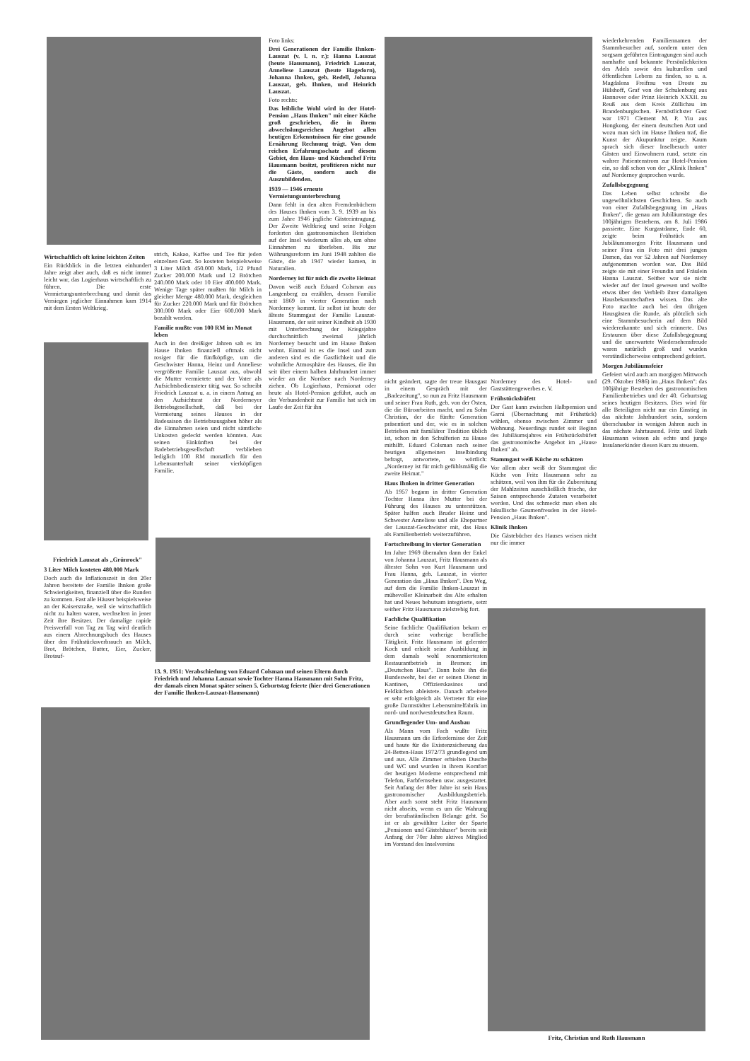Foto links:
Drei Generationen der Familie Ihnken-Lauszat (v. l. n. r.): Hanna Lauszat (heute Hausmann), Friedrich Lauszat, Anneliese Lauszat (heute Hagedorn), Johanna Ihnken, geb. Redell, Johanna Lauszat, geb. Ihnken, und Heinrich Lauszat.
Foto rechts:
Das leibliche Wohl wird in der Hotel-Pension „Haus Ihnken" mit einer Küche groß geschrieben, die in ihrem abwechslungsreichen Angebot allen heutigen Erkenntnissen für eine gesunde Ernährung Rechnung trägt. Von dem reichen Erfahrungsschatz auf diesem Gebiet, den Haus- und Küchenchef Fritz Hausmann besitzt, profitieren nicht nur die Gäste, sondern auch die Auszubildenden.
1939 — 1946 erneute Vermietungsunterbrechung
Dann fehlt in den alten Fremdenbüchern des Hauses Ihnken vom 3. 9. 1939 an bis zum Jahre 1946 jegliche Gästeeintragung. Der Zweite Weltkrieg und seine Folgen forderten den gastronomischen Betrieben auf der Insel wiederum alles ab, um ohne Einnahmen zu überleben. Bis zur Währungsreform im Juni 1948 zahlten die Gäste, die ab 1947 wieder kamen, in Naturalien.
Norderney ist für mich die zweite Heimat
Davon weiß auch Eduard Colsman aus Langenberg zu erzählen, dessen Familie seit 1869 in vierter Generation nach Norderney kommt. Er selbst ist heute der älteste Stammgast der Familie Lauszat-Hausmann, der seit seiner Kindheit ab 1930 mit Unterbrechung der Kriegsjahre durchschnittlich zweimal jährlich Norderney besucht und im Hause Ihnken wohnt. Einmal ist es die Insel und zum anderen sind es die Gastlichkeit und die wohnliche Atmosphäre des Hauses, die ihn seit über einem halben Jahrhundert immer wieder an die Nordsee nach Norderney ziehen. Ob Logierhaus, Pensionat oder heute als Hotel-Pension geführt, auch an der Verbundenheit zur Familie hat sich im Laufe der Zeit für ihn
wiederkehrenden Familiennamen der Stammbesucher auf, sondern unter den sorgsam geführten Eintragungen sind auch namhafte und bekannte Persönlichkeiten des Adels sowie des kulturellen und öffentlichen Lebens zu finden, so u. a. Magdalena Freifrau von Droste zu Hülshoff, Graf von der Schulenburg aus Hannover oder Prinz Heinrich XXXII. zu Reuß aus dem Kreis Züllichau im Brandenburgischen. Fernöstlichster Gast war 1971 Clement M. P. Yiu aus Hongkong, der einem deutschen Arzt und wozu man sich im Hause Ihnken traf, die Kunst der Akupunktur zeigte. Kaum sprach sich dieser Inselbesuch unter Gästen und Einwohnern rund, setzte ein wahrer Patientenstrom zur Hotel-Pension ein, so daß schon von der „Klinik Ihnken" auf Norderney gesprochen wurde.
Zufallsbegegnung
Das Leben selbst schreibt die ungewöhnlichsten Geschichten. So auch von einer Zufallsbegegnung im „Haus Ihnken", die genau am Jubiläumstage des 100jährigen Bestehens, am 8. Juli 1986 passierte. Eine Kurgastdame, Ende 60, zeigte beim Frühstück am Jubiläumsmorgen Fritz Hausmann und seiner Frau ein Foto mit drei jungen Damen, das vor 52 Jahren auf Norderney aufgenommen worden war. Das Bild zeigte sie mit einer Freundin und Fräulein Hanna Lauszat. Seither war sie nicht wieder auf der Insel gewesen und wollte etwas über den Verbleib ihrer damaligen Hausbekanntschaften wissen. Das alte Foto machte auch bei den übrigen Hausgästen die Runde, als plötzlich sich eine Stammbesucherin auf dem Bild wiedererkannte und sich erinnerte. Das Erstaunen über diese Zufallsbegegnung und die unerwartete Wiedersehensfreude waren natürlich groß und wurden verständlicherweise entsprechend gefeiert.
Morgen Jubiläumsfeier
Gefeiert wird auch am morgigen Mittwoch (29. Oktober 1986) im „Haus Ihnken": das 100jährige Bestehen des gastronomischen Familienbetriebes und der 40. Geburtstag seines heutigen Besitzers. Dies wird für alle Beteiligten nicht nur ein Einstieg in das nächste Jahrhundert sein, sondern überschaubar in wenigen Jahren auch in das nächste Jahrtausend. Fritz und Ruth Hausmann wissen als echte und junge Insulanerkinder diesen Kurs zu steuern.
Wirtschaftlich oft keine leichten Zeiten
Ein Rückblick in die letzten einhundert Jahre zeigt aber auch, daß es nicht immer leicht war, das Logierhaus wirtschaftlich zu führen. Die erste Vermietungsunterbrechung und damit das Versiegen jeglicher Einnahmen kam 1914 mit dem Ersten Weltkrieg.
strich, Kakao, Kaffee und Tee für jeden einzelnen Gast. So kosteten beispielsweise 3 Liter Milch 450.000 Mark, 1/2 Pfund Zucker 200.000 Mark und 12 Brötchen 240.000 Mark oder 10 Eier 400.000 Mark. Wenige Tage später mußten für Milch in gleicher Menge 480.000 Mark, desgleichen für Zucker 220.000 Mark und für Brötchen 300.000 Mark oder Eier 600.000 Mark bezahlt werden.
Familie mußte von 100 RM im Monat leben
Auch in den dreißiger Jahren sah es im Hause Ihnken finanziell oftmals nicht rosiger für die fünfköpfige, um die Geschwister Hanna, Heinz und Anneliese vergrößerte Familie Lauszat aus, obwohl die Mutter vermietete und der Vater als Aufsichtsbediensteter tätig war. So schreibt Friedrich Lauszat u. a. in einem Antrag an den Aufsichtsrat der Norderneyer Betriebsgesellschaft, daß bei der Vermietung seines Hauses in der Badesaison die Betriebsausgaben höher als die Einnahmen seien und nicht sämtliche Unkosten gedeckt werden könnten. Aus seinen Einkünften bei der Badebetriebsgesellschaft verblieben lediglich 100 RM monatlich für den Lebensunterhalt seiner vierköpfigen Familie.
Friedrich Lauszat als „Grünrock"
3 Liter Milch kosteten 480.000 Mark
Doch auch die Inflationszeit in den 20er Jahren bereitete der Familie Ihnken große Schwierigkeiten, finanziell über die Runden zu kommen. Fast alle Häuser beispielsweise an der Kaiserstraße, weil sie wirtschaftlich nicht zu halten waren, wechselten in jener Zeit ihre Besitzer. Der damalige rapide Preisverfall von Tag zu Tag wird deutlich aus einem Abrechnungsbuch des Hauses über den Frühstücksverbrauch an Milch, Brot, Brötchen, Butter, Eier, Zucker, Brotauf-
13. 9. 1951: Verabschiedung von Eduard Colsman und seinen Eltern durch Friedrich und Johanna Lauszat sowie Tochter Hanna Hausmann mit Sohn Fritz, der damals einen Monat später seinen 5. Geburtstag feierte (hier drei Generationen der Familie Ihnken-Lauszat-Hausmann)
nicht geändert, sagte der treue Hausgast in einem Gespräch mit der „Badezeitung", so nun zu Fritz Hausmann und seiner Frau Ruth, geb. von der Osten, die die Büroarbeiten macht, und zu Sohn Christian, der die fünfte Generation präsentiert und der, wie es in solchen Betrieben mit familiärer Tradition üblich ist, schon in den Schulferien zu Hause mithilft. Eduard Colsman nach seiner heutigen allgemeinen Inselbindung befragt, antwortete, so wörtlich: „Norderney ist für mich gefühlsmäßig die zweite Heimat."
Haus Ihnken in dritter Generation
Ab 1957 begann in dritter Generation Tochter Hanna ihre Mutter bei der Führung des Hauses zu unterstützen. Später halfen auch Bruder Heinz und Schwester Anneliese und alle Ehepartner der Lauszat-Geschwister mit, das Haus als Familienbetrieb weiterzuführen.
Fortschreibung in vierter Generation
Im Jahre 1969 übernahm dann der Enkel von Johanna Lauszat, Fritz Hausmann als ältester Sohn von Kurt Hausmann und Frau Hanna, geb. Lauszat, in vierter Generation das „Haus Ihnken". Den Weg, auf dem die Familie Ihnken-Lauszat in mühevoller Kleinarbeit das Alte erhalten hat und Neues behutsam integrierte, setzt seither Fritz Hausmann zielstrebig fort.
Fachliche Qualifikation
Seine fachliche Qualifikation bekam er durch seine vorherige berufliche Tätigkeit. Fritz Hausmann ist gelernter Koch und erhielt seine Ausbildung in dem damals wohl renommiertesten Restaurantbetrieb in Bremen: im „Deutschen Haus". Dann holte ihn die Bundeswehr, bei der er seinen Dienst in Kantinen, Offizierskasinos und Feldküchen ableistete. Danach arbeitete er sehr erfolgreich als Vertreter für eine große Darmstädter Lebensmittelfabrik im nord- und nordwestdeutschen Raum.
Grundlegender Um- und Ausbau
Als Mann vom Fach wußte Fritz Hausmann um die Erfordernisse der Zeit und baute für die Existenzsicherung das 24-Betten-Haus 1972/73 grundlegend um und aus. Alle Zimmer erhielten Dusche und WC und wurden in ihrem Komfort der heutigen Moderne entsprechend mit Telefon, Farbfernsehen usw. ausgestattet. Seit Anfang der 80er Jahre ist sein Haus gastronomischer Ausbildungsbetrieb. Aber auch sonst steht Fritz Hausmann nicht abseits, wenn es um die Wahrung der berufsständischen Belange geht. So ist er als gewählter Leiter der Sparte „Pensionen und Gästehäuser" bereits seit Anfang der 70er Jahre aktives Mitglied im Vorstand des Inselvereins
Norderney des Hotel- und Gaststättengewerbes e. V.
Frühstücksbüfett
Der Gast kann zwischen Halbpension und Garni (Übernachtung mit Frühstück) wählen, ebenso zwischen Zimmer und Wohnung. Neuerdings rundet seit Beginn des Jubiläumsjahres ein Frühstücksbüfett das gastronomische Angebot im „Hause Ihnken" ab.
Stammgast weiß Küche zu schätzen
Vor allem aber weiß der Stammgast die Küche von Fritz Hausmann sehr zu schätzen, weil von ihm für die Zubereitung der Mahlzeiten ausschließlich frische, der Saison entsprechende Zutaten verarbeitet werden. Und das schmeckt man eben als lukullische Gaumenfreuden in der Hotel-Pension „Haus Ihnken".
Klinik Ihnken
Die Gästebücher des Hauses weisen nicht nur die immer
Fritz, Christian und Ruth Hausmann